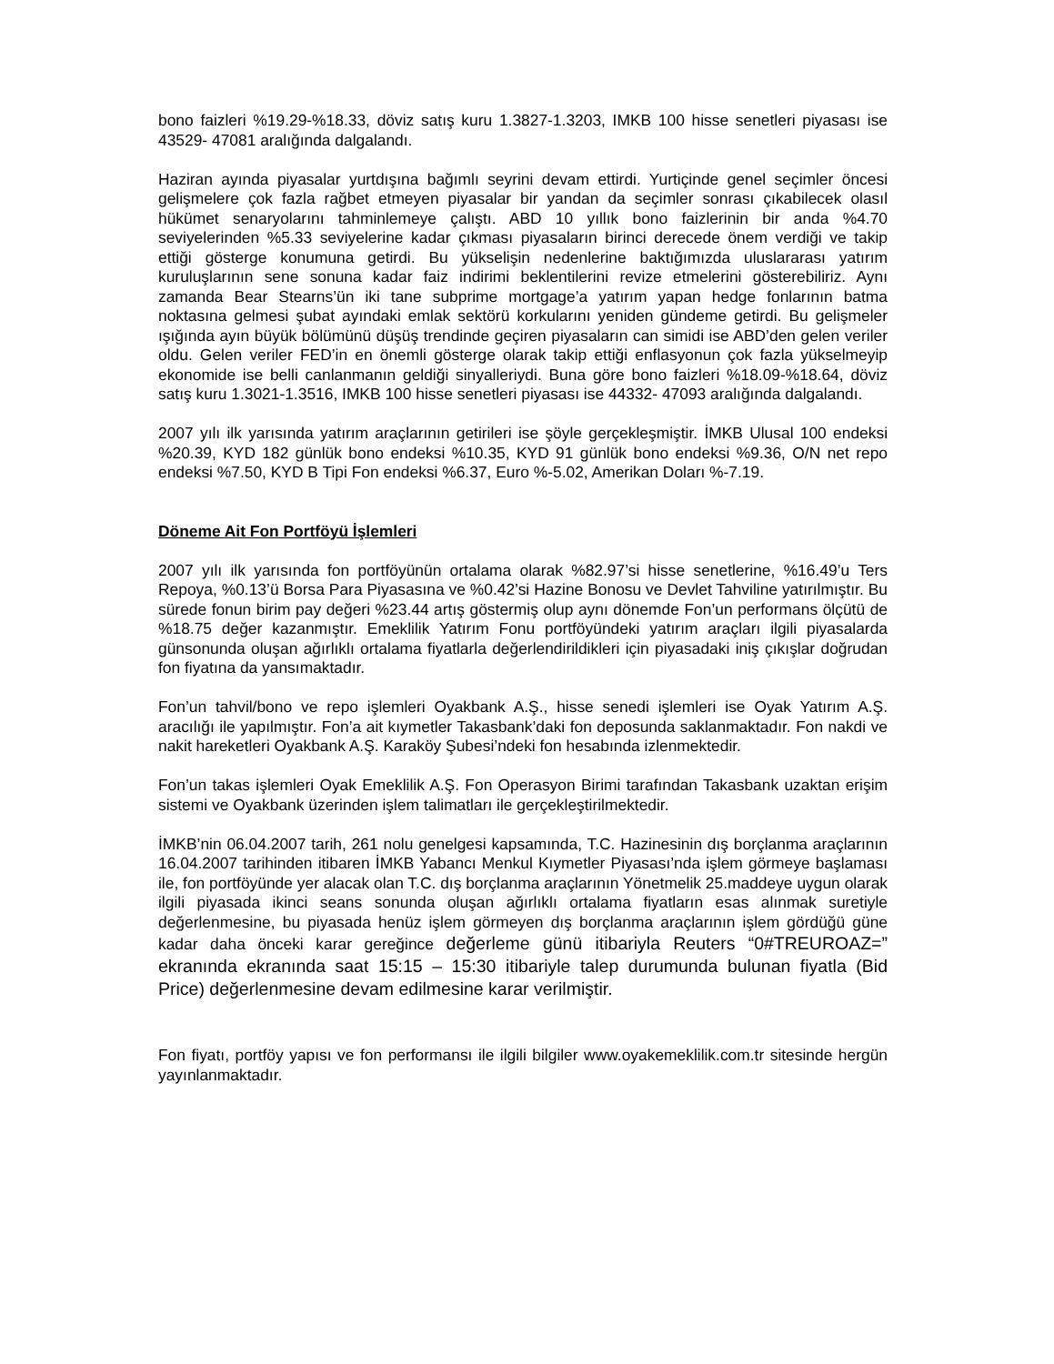bono faizleri %19.29-%18.33, döviz satış kuru 1.3827-1.3203, IMKB 100 hisse senetleri piyasası ise 43529- 47081 aralığında dalgalandı.
Haziran ayında piyasalar yurtdışına bağımlı seyrini devam ettirdi. Yurtiçinde genel seçimler öncesi gelişmelere çok fazla rağbet etmeyen piyasalar bir yandan da seçimler sonrası çıkabilecek olasıl hükümet senaryolarını tahminlemeye çalıştı. ABD 10 yıllık bono faizlerinin bir anda %4.70 seviyelerinden %5.33 seviyelerine kadar çıkması piyasaların birinci derecede önem verdiği ve takip ettiği gösterge konumuna getirdi. Bu yükselişin nedenlerine baktığımızda uluslararası yatırım kuruluşlarının sene sonuna kadar faiz indirimi beklentilerini revize etmelerini gösterebiliriz. Aynı zamanda Bear Stearns’ün iki tane subprime mortgage’a yatırım yapan hedge fonlarının batma noktasına gelmesi şubat ayındaki emlak sektörü korkularını yeniden gündeme getirdi. Bu gelişmeler ışığında ayın büyük bölümünü düşüş trendinde geçiren piyasaların can simidi ise ABD’den gelen veriler oldu. Gelen veriler FED’in en önemli gösterge olarak takip ettiği enflasyonun çok fazla yükselmeyip ekonomide ise belli canlanmanın geldiği sinyalleriydi. Buna göre bono faizleri %18.09-%18.64, döviz satış kuru 1.3021-1.3516, IMKB 100 hisse senetleri piyasası ise 44332- 47093 aralığında dalgalandı.
2007 yılı ilk yarısında yatırım araçlarının getirileri ise şöyle gerçekleşmiştir. İMKB Ulusal 100 endeksi %20.39, KYD 182 günlük bono endeksi %10.35, KYD 91 günlük bono endeksi %9.36, O/N net repo endeksi %7.50, KYD B Tipi Fon endeksi %6.37, Euro %-5.02, Amerikan Doları %-7.19.
Döneme Ait Fon Portföyü İşlemleri
2007 yılı ilk yarısında fon portföyünün ortalama olarak %82.97’si hisse senetlerine, %16.49’u Ters Repoya, %0.13’ü Borsa Para Piyasasına ve %0.42’si Hazine Bonosu ve Devlet Tahviline yatırılmıştır. Bu sürede fonun birim pay değeri %23.44 artış göstermiş olup aynı dönemde Fon’un performans ölçütü de %18.75 değer kazanmıştır. Emeklilik Yatırım Fonu portföyündeki yatırım araçları ilgili piyasalarda günsonunda oluşan ağırlıklı ortalama fiyatlarla değerlendirildikleri için piyasadaki iniş çıkışlar doğrudan fon fiyatına da yansımaktadır.
Fon’un tahvil/bono ve repo işlemleri Oyakbank A.Ş., hisse senedi işlemleri ise Oyak Yatırım A.Ş. aracılığı ile yapılmıştır. Fon’a ait kıymetler Takasbank’daki fon deposunda saklanmaktadır. Fon nakdi ve nakit hareketleri Oyakbank A.Ş. Karaköy Şubesi’ndeki fon hesabında izlenmektedir.
Fon’un takas işlemleri Oyak Emeklilik A.Ş. Fon Operasyon Birimi tarafından Takasbank uzaktan erişim sistemi ve Oyakbank üzerinden işlem talimatları ile gerçekleştirilmektedir.
İMKB’nin 06.04.2007 tarih, 261 nolu genelgesi kapsamında, T.C. Hazinesinin dış borçlanma araçlarının 16.04.2007 tarihinden itibaren İMKB Yabancı Menkul Kıymetler Piyasası’nda işlem görmeye başlaması ile, fon portföyünde yer alacak olan T.C. dış borçlanma araçlarının Yönetmelik 25.maddeye uygun olarak ilgili piyasada ikinci seans sonunda oluşan ağırlıklı ortalama fiyatların esas alınmak suretiyle değerlenmesine, bu piyasada henüz işlem görmeyen dış borçlanma araçlarının işlem gördüğü güne kadar daha önceki karar gereğince değerleme günü itibariyla Reuters “0#TREUROAZ=” ekranında ekranında saat 15:15 – 15:30 itibariyle talep durumunda bulunan fiyatla (Bid Price) değerlenmesine devam edilmesine karar verilmiştir.
Fon fiyatı, portföy yapısı ve fon performansı ile ilgili bilgiler www.oyakemeklilik.com.tr sitesinde hergün yayınlanmaktadır.